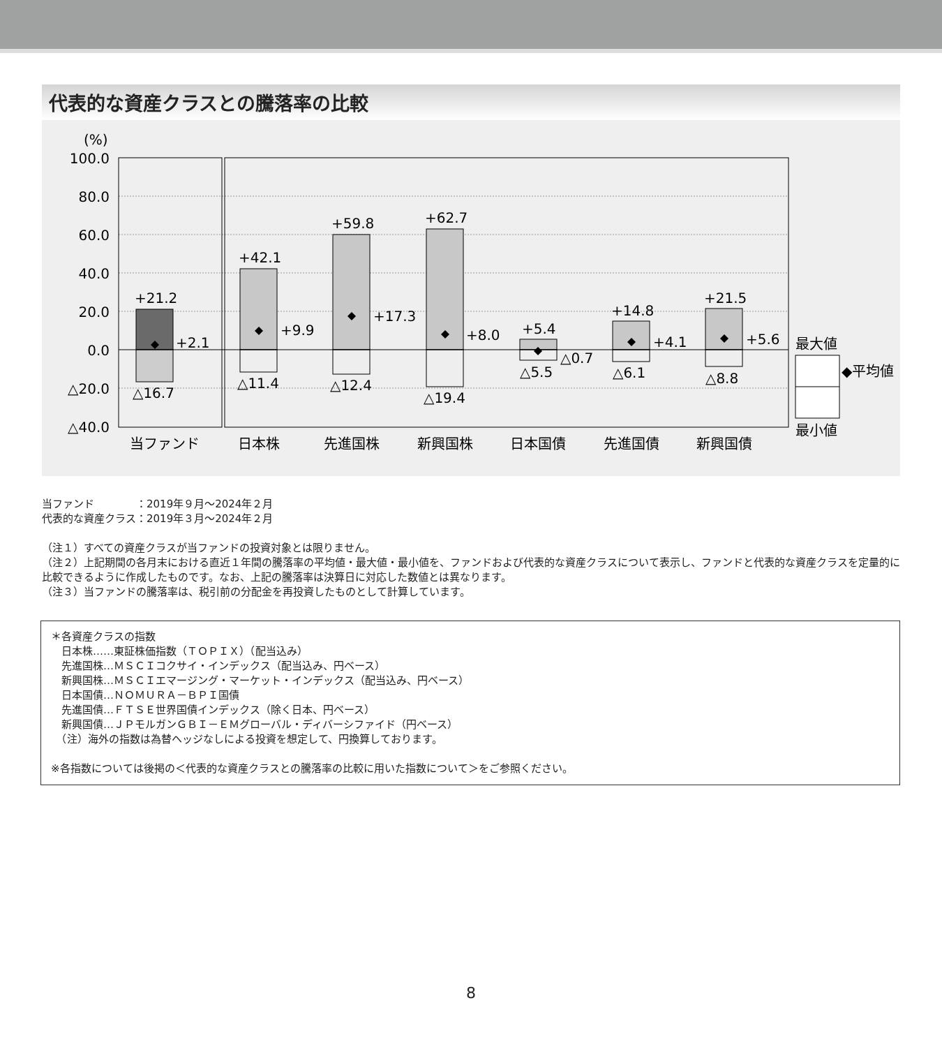代表的な資産クラスとの騰落率の比較
(%)
100.0
80.0
60.0
40.0
20.0
0.0
△20.0
△40.0
+21.2
+2.1
△16.7
+42.1
+9.9
△11.4
+59.8
+17.3
△12.4
+62.7
+8.0
△19.4
+5.4
△0.7
△5.5
+14.8
+4.1
△6.1
+21.5
+5.6
△8.8
当ファンド
日本株
先進国株
新興国株
日本国債
先進国債
新興国債
最大値
◆平均値
最小値
当ファンド　　　　：2019年９月～2024年２月
代表的な資産クラス：2019年３月～2024年２月
（注１）すべての資産クラスが当ファンドの投資対象とは限りません。
（注２）上記期間の各月末における直近１年間の騰落率の平均値・最大値・最小値を、ファンドおよび代表的な資産クラスについて表示し、ファンドと代表的な資産クラスを定量的に比較できるように作成したものです。なお、上記の騰落率は決算日に対応した数値とは異なります。
（注３）当ファンドの騰落率は、税引前の分配金を再投資したものとして計算しています。
＊各資産クラスの指数
　日本株……東証株価指数（ＴＯＰＩＸ）（配当込み）
　先進国株…ＭＳＣＩコクサイ・インデックス（配当込み、円ベース）
　新興国株…ＭＳＣＩエマージング・マーケット・インデックス（配当込み、円ベース）
　日本国債…ＮＯＭＵＲＡ－ＢＰＩ国債
　先進国債…ＦＴＳＥ世界国債インデックス（除く日本、円ベース）
　新興国債…ＪＰモルガンＧＢＩ－ＥＭグローバル・ディバーシファイド（円ベース）
　（注）海外の指数は為替ヘッジなしによる投資を想定して、円換算しております。
※各指数については後掲の＜代表的な資産クラスとの騰落率の比較に用いた指数について＞をご参照ください。
8